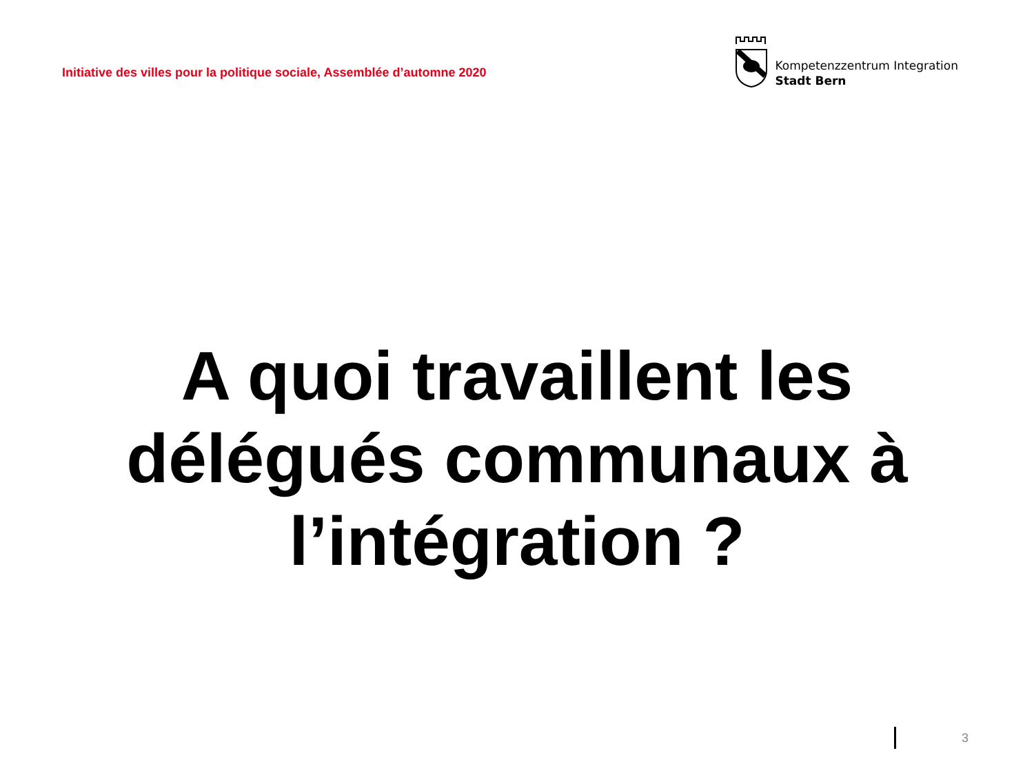Initiative des villes pour la politique sociale, Assemblée d’automne 2020
Kompetenzzentrum Integration
Stadt Bern
A quoi travaillent les
délégués communaux à
l’intégration ?
3